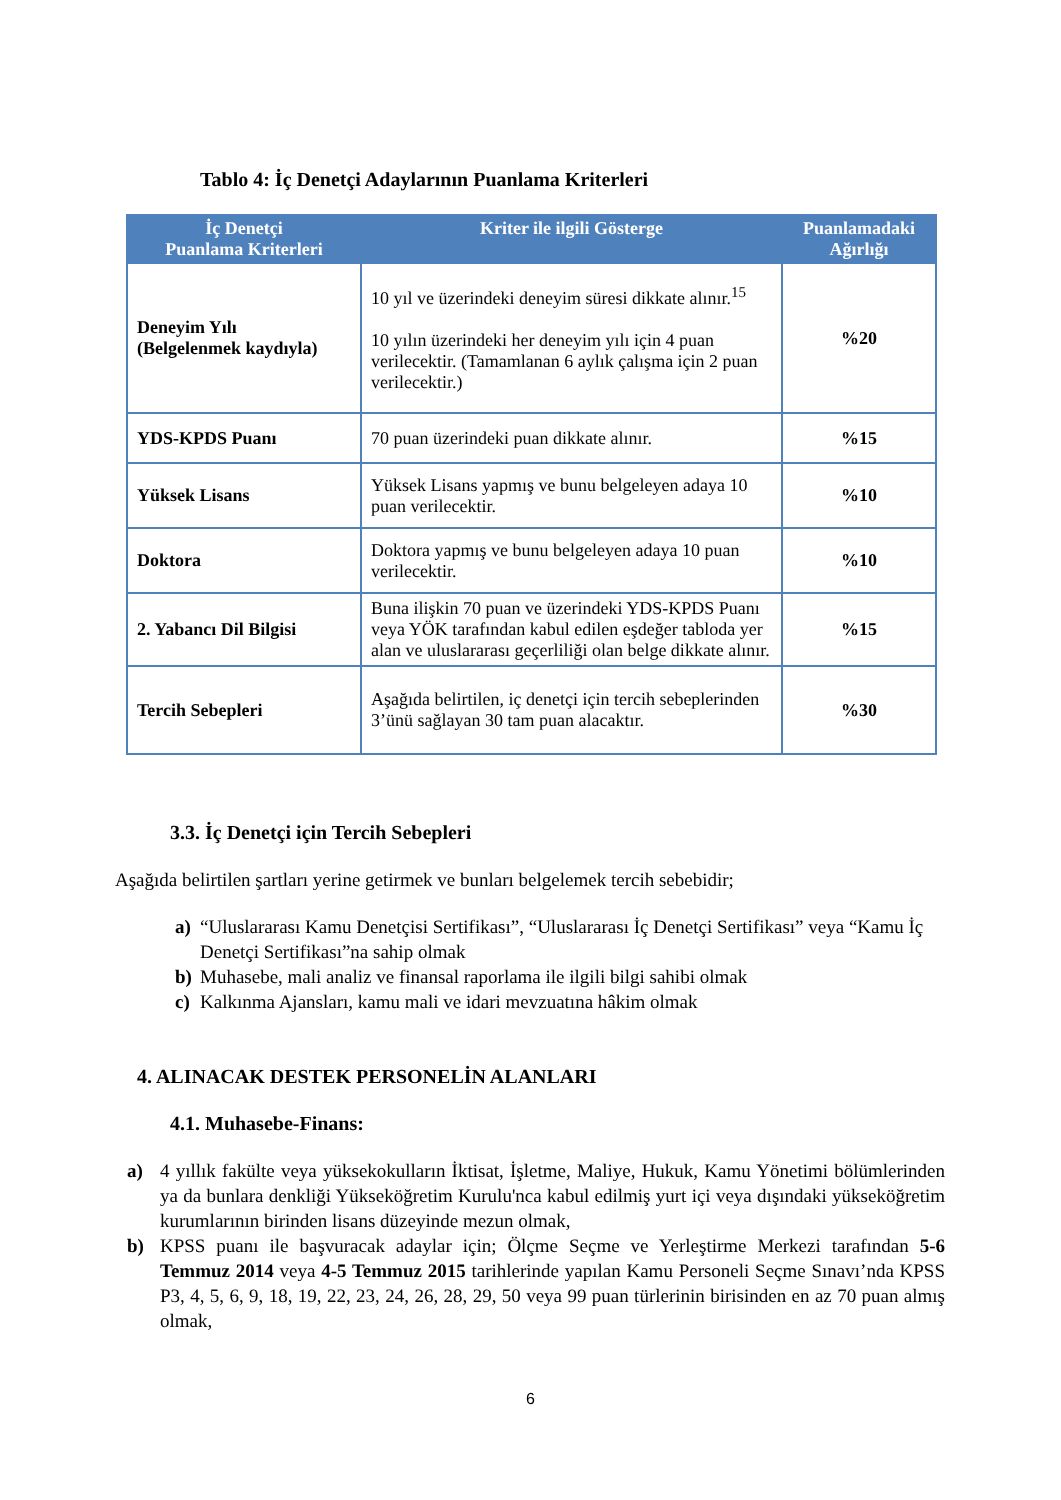Tablo 4: İç Denetçi Adaylarının Puanlama Kriterleri
| İç Denetçi Puanlama Kriterleri | Kriter ile ilgili Gösterge | Puanlamadaki Ağırlığı |
| --- | --- | --- |
| Deneyim Yılı (Belgelenmek kaydıyla) | 10 yıl ve üzerindeki deneyim süresi dikkate alınır.<sup>15</sup> 10 yılın üzerindeki her deneyim yılı için 4 puan verilecektir. (Tamamlanan 6 aylık çalışma için 2 puan verilecektir.) | %20 |
| YDS-KPDS Puanı | 70 puan üzerindeki puan dikkate alınır. | %15 |
| Yüksek Lisans | Yüksek Lisans yapmış ve bunu belgeleyen adaya 10 puan verilecektir. | %10 |
| Doktora | Doktora yapmış ve bunu belgeleyen adaya 10 puan verilecektir. | %10 |
| 2. Yabancı Dil Bilgisi | Buna ilişkin 70 puan ve üzerindeki YDS-KPDS Puanı veya YÖK tarafından kabul edilen eşdeğer tabloda yer alan ve uluslararası geçerliliği olan belge dikkate alınır. | %15 |
| Tercih Sebepleri | Aşağıda belirtilen, iç denetçi için tercih sebeplerinden 3’ünü sağlayan 30 tam puan alacaktır. | %30 |
3.3. İç Denetçi için Tercih Sebepleri
Aşağıda belirtilen şartları yerine getirmek ve bunları belgelemek tercih sebebidir;
a) “Uluslararası Kamu Denetçisi Sertifikası”, “Uluslararası İç Denetçi Sertifikası” veya “Kamu İç Denetçi Sertifikası”na sahip olmak
b) Muhasebe, mali analiz ve finansal raporlama ile ilgili bilgi sahibi olmak
c) Kalkınma Ajansları, kamu mali ve idari mevzuatına hâkim olmak
4. ALINACAK DESTEK PERSONELİN ALANLARI
4.1. Muhasebe-Finans:
a) 4 yıllık fakülte veya yüksekokulların İktisat, İşletme, Maliye, Hukuk, Kamu Yönetimi bölümlerinden ya da bunlara denkliği Yükseköğretim Kurulu'nca kabul edilmiş yurt içi veya dışındaki yükseköğretim kurumlarının birinden lisans düzeyinde mezun olmak,
b) KPSS puanı ile başvuracak adaylar için; Ölçme Seçme ve Yerleştirme Merkezi tarafından 5-6 Temmuz 2014 veya 4-5 Temmuz 2015 tarihlerinde yapılan Kamu Personeli Seçme Sınavı’nda KPSS P3, 4, 5, 6, 9, 18, 19, 22, 23, 24, 26, 28, 29, 50 veya 99 puan türlerinin birisinden en az 70 puan almış olmak,
6